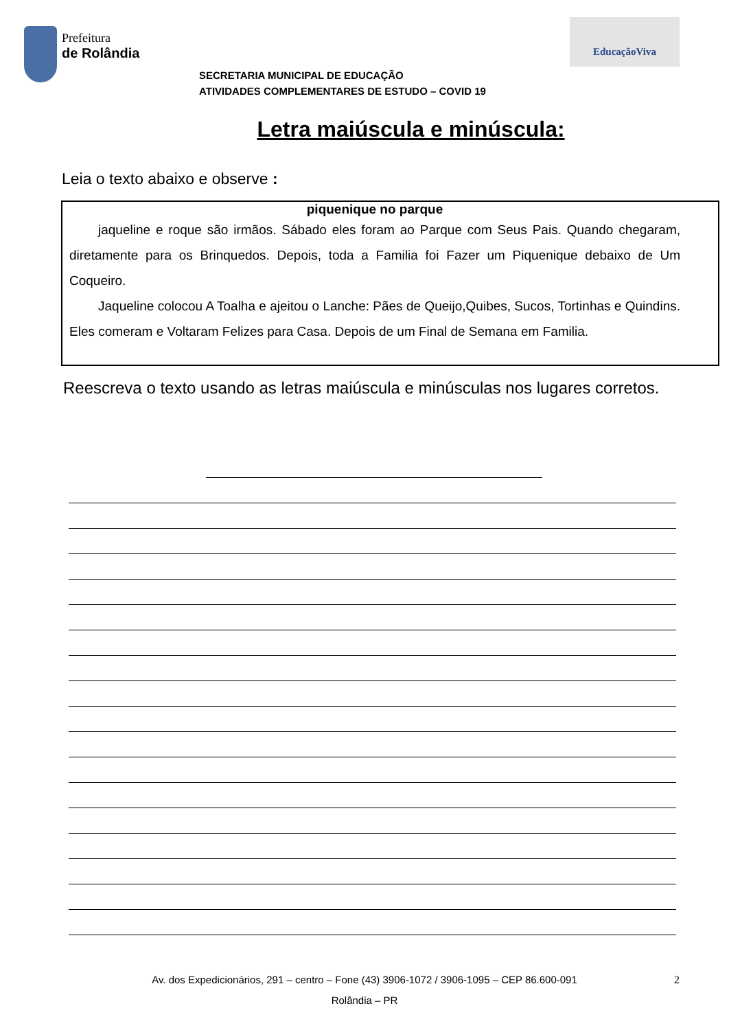Prefeitura
de Rolândia
EducaçãoViva
SECRETARIA MUNICIPAL DE EDUCAÇÃO
ATIVIDADES COMPLEMENTARES DE ESTUDO – COVID 19
Letra maiúscula e minúscula:
Leia o texto abaixo e observe :
piquenique no parque
jaqueline e roque são irmãos. Sábado eles foram ao Parque com Seus Pais. Quando chegaram, diretamente para os Brinquedos. Depois, toda a Familia foi Fazer um Piquenique debaixo de Um Coqueiro.
Jaqueline colocou A Toalha e ajeitou o Lanche: Pães de Queijo,Quibes, Sucos, Tortinhas e Quindins. Eles comeram e Voltaram Felizes para Casa. Depois de um Final de Semana em Familia.
Reescreva o texto usando as letras maiúscula e minúsculas nos lugares corretos.
Av. dos Expedicionários, 291 – centro – Fone (43) 3906-1072 / 3906-1095 – CEP 86.600-091 2
Rolândia – PR